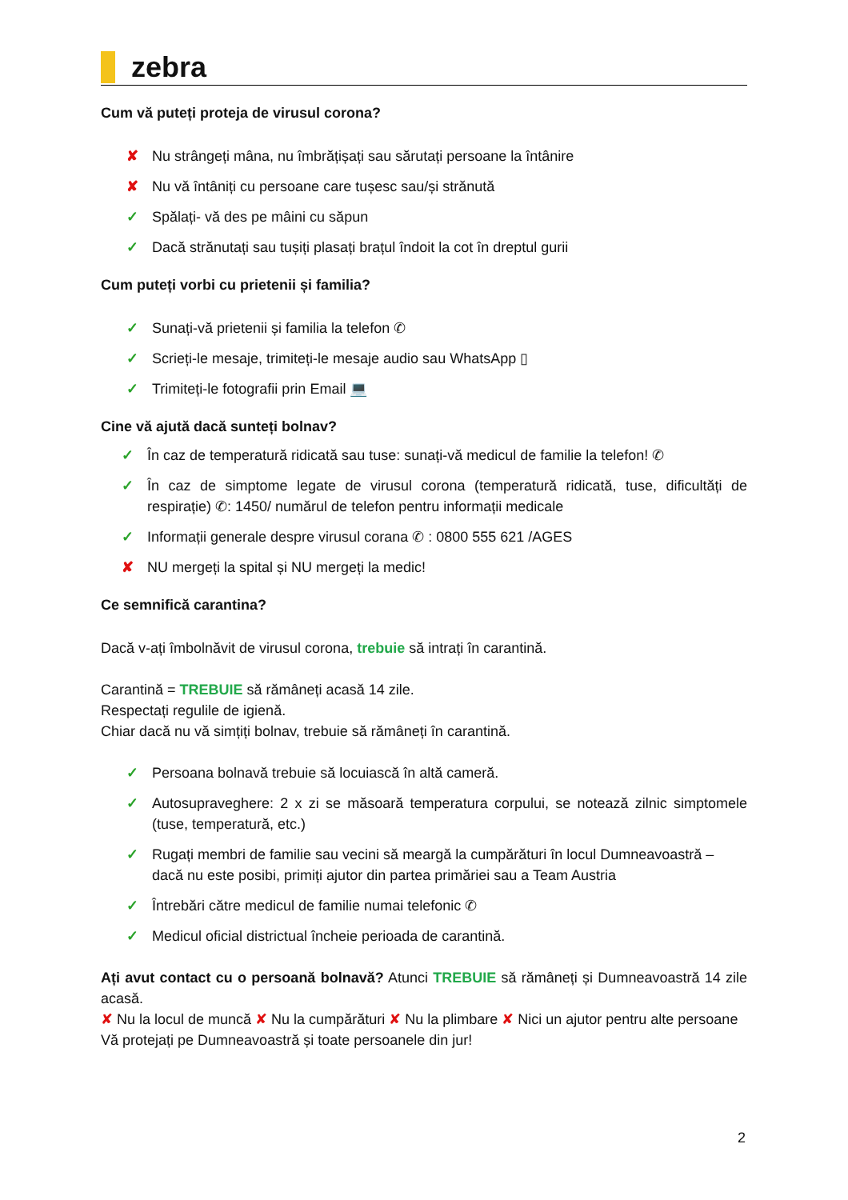zebra
Cum vă puteți proteja de virusul corona?
✘ Nu strângeți mâna, nu îmbrățișați sau sărutați persoane la întânire
✘ Nu vă întâniți cu persoane care tușesc sau/și strănută
✓ Spălați- vă des pe mâini cu săpun
✓ Dacă strănutați sau tușiți plasați brațul îndoit la cot în dreptul gurii
Cum puteți vorbi cu prietenii și familia?
✓ Sunați-vă prietenii și familia la telefon ✆
✓ Scrieți-le mesaje, trimiteți-le mesaje audio sau WhatsApp ▯
✓ Trimiteți-le fotografii prin Email 💻
Cine vă ajută dacă sunteți bolnav?
✓ În caz de temperatură ridicată sau tuse: sunați-vă medicul de familie la telefon! ✆
✓ În caz de simptome legate de virusul corona (temperatură ridicată, tuse, dificultăți de respirație) ✆: 1450/ numărul de telefon pentru informații medicale
✓ Informații generale despre virusul corana ✆ : 0800 555 621 /AGES
✘ NU mergeți la spital și NU mergeți la medic!
Ce semnifică carantina?
Dacă v-ați îmbolnăvit de virusul corona, trebuie să intrați în carantină.
Carantină = TREBUIE să rămâneți acasă 14 zile.
Respectați regulile de igienă.
Chiar dacă nu vă simțiți bolnav, trebuie să rămâneți în carantină.
✓ Persoana bolnavă trebuie să locuiască în altă cameră.
✓ Autosupraveghere: 2 x zi se măsoară temperatura corpului, se notează zilnic simptomele (tuse, temperatură, etc.)
✓ Rugați membri de familie sau vecini să meargă la cumpărături în locul Dumneavoastră – dacă nu este posibi, primiți ajutor din partea primăriei sau a Team Austria
✓ Întrebări către medicul de familie numai telefonic ✆
✓ Medicul oficial districtual încheie perioada de carantină.
Ați avut contact cu o persoană bolnavă? Atunci TREBUIE să rămâneți și Dumneavoastră 14 zile acasă.
✘ Nu la locul de muncă ✘ Nu la cumpărături ✘ Nu la plimbare ✘ Nici un ajutor pentru alte persoane
Vă protejați pe Dumneavoastră și toate persoanele din jur!
2